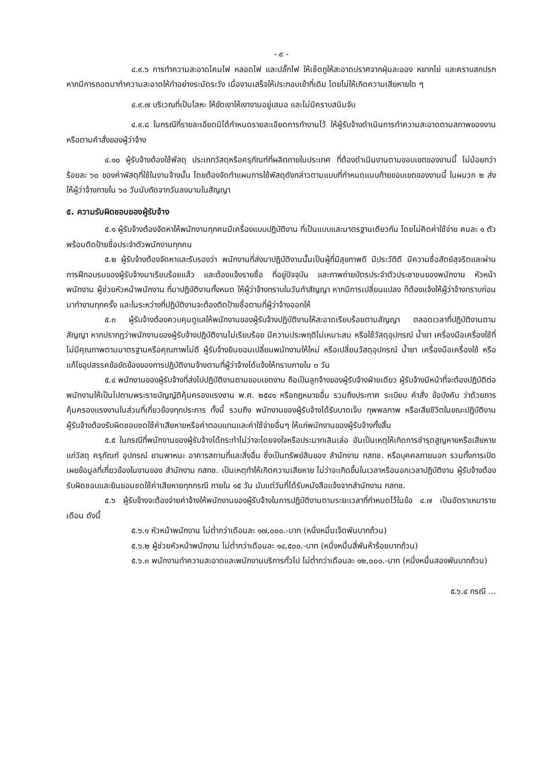- ๙ -
๔.๙.๖ การทำความสะอาดโคมไฟ หลอดไฟ และปลั๊กไฟ ให้เช็ดถูให้สะอาดปราศจากฝุ่นละออง หยากไย่ และคราบสกปรก หากมีการถอดมาทำความสะอาดให้ทำอย่างระมัดระวัง เมื่องานเสร็จให้ประกอบเข้าที่เดิม โดยไม่ให้เกิดความเสียหายใด ๆ
๔.๙.๗ บริเวณที่เป็นโลหะ ให้ขัดเงาให้เงางามอยู่เสมอ และไม่มีคราบสนิมจับ
๔.๙.๘ ในกรณีที่รายละเอียดมิได้กำหนดรายละเอียดการทำงานไว้ ให้ผู้รับจ้างดำเนินการทำความสะอาดตามสภาพของงาน หรือตามคำสั่งของผู้ว่าจ้าง
๔.๑๐ ผู้รับจ้างต้องใช้พัสดุ ประเภทวัสดุหรือครุภัณฑ์ที่ผลิตภายในประเทศ ที่ต้องดำเนินงานตามขอบเขตของงานนี้ ไม่น้อยกว่าร้อยละ ๖๐ ของค่าพัสดุที่ใช้ในงานจ้างนั้น โดยต้องจัดทำแผนการใช้พัสดุดังกล่าวตามแบบที่กำหนดแนบท้ายขอบเขตของงานนี้ ในผนวก ๒ ส่งให้ผู้ว่าจ้างภายใน ๖๐ วันนับถัดจากวันลงนามในสัญญา
๕. ความรับผิดชอบของผู้รับจ้าง
๕.๑ ผู้รับจ้างต้องจัดหาให้พนักงานทุกคนมีเครื่องแบบปฏิบัติงาน ที่เป็นแบบและมาตรฐานเดียวกัน โดยไม่คิดค่าใช้จ่าย คนละ ๑ ตัว พร้อมติดป้ายชื่อประจำตัวพนักงานทุกคน
๕.๒ ผู้รับจ้างต้องจัดหาและรับรองว่า พนักงานที่ส่งมาปฏิบัติงานนั้นเป็นผู้ที่มีสุขภาพดี มีประวัติดี มีความซื่อสัตย์สุจริตและผ่านการฝึกอบรมของผู้รับจ้างมาเรียบร้อยแล้ว และต้องแจ้งรายชื่อ ที่อยู่ปัจจุบัน และภาพถ่ายบัตรประจำตัวประชาชนของพนักงาน หัวหน้าพนักงาน ผู้ช่วยหัวหน้าพนักงาน ที่มาปฏิบัติงานทั้งหมด ให้ผู้ว่าจ้างทราบในวันทำสัญญา หากมีการเปลี่ยนแปลง ก็ต้องแจ้งให้ผู้ว่าจ้างทราบก่อน มาทำงานทุกครั้ง และในระหว่างที่ปฏิบัติงานจะต้องติดป้ายชื่อตามที่ผู้ว่าจ้างออกให้
๕.๓ ผู้รับจ้างต้องควบคุมดูแลให้พนักงานของผู้รับจ้างปฏิบัติงานให้สะอาดเรียบร้อยตามสัญญา ตลอดเวลาที่ปฏิบัติงานตามสัญญา หากปรากฏว่าพนักงานของผู้รับจ้างปฏิบัติงานไม่เรียบร้อย มีความประพฤติไม่เหมาะสม หรือใช้วัสดุอุปกรณ์ น้ำยา เครื่องมือเครื่องใช้ที่ไม่มีคุณภาพตามมาตรฐานหรือคุณภาพไม่ดี ผู้รับจ้างยินยอมเปลี่ยนพนักงานให้ใหม่ หรือเปลี่ยนวัสดุอุปกรณ์ น้ำยา เครื่องมือเครื่องใช้ หรือแก้ไขอุปสรรคข้อขัดข้องของการปฏิบัติงานจ้างตามที่ผู้ว่าจ้างได้แจ้งให้ทราบภายใน ๓ วัน
๕.๔ พนักงานของผู้รับจ้างที่ส่งไปปฏิบัติงานตามขอบเขตงาน ถือเป็นลูกจ้างของผู้รับจ้างฝ่ายเดียว ผู้รับจ้างมีหน้าที่จะต้องปฏิบัติต่อพนักงานให้เป็นไปตามพระราชบัญญัติคุ้มครองแรงงาน พ.ศ. ๒๕๔๑ หรือกฎหมายอื่น รวมถึงประกาศ ระเบียบ คำสั่ง ข้อบังคับ ว่าด้วยการคุ้มครองแรงงานในส่วนที่เกี่ยวข้องทุกประการ ทั้งนี้ รวมถึง พนักงานของผู้รับจ้างได้รับบาดเจ็บ ทุพพลภาพ หรือเสียชีวิตในขณะปฏิบัติงาน ผู้รับจ้างต้องรับผิดชอบชดใช้ค่าเสียหายหรือค่าตอบแทนและค่าใช้จ่ายอื่นๆ ให้แก่พนักงานของผู้รับจ้างทั้งสิ้น
๕.๕ ในกรณีที่พนักงานของผู้รับจ้างได้กระทำไม่ว่าจะโดยจงใจหรือประมาทเลินเล่อ อันเป็นเหตุให้เกิดการชำรุดสูญหายหรือเสียหายแก่วัสดุ ครุภัณฑ์ อุปกรณ์ ยานพาหนะ อาคารสถานที่และสิ่งอื่น ซึ่งเป็นทรัพย์สินของ สำนักงาน กสทช. หรือบุคคลภายนอก รวมทั้งการเปิดเผยข้อมูลที่เกี่ยวข้องในงานของ สำนักงาน กสทช. เป็นเหตุทำให้เกิดความเสียหาย ไม่ว่าจะเกิดขึ้นในเวลาหรือนอกเวลาปฏิบัติงาน ผู้รับจ้างต้องรับผิดชอบและยินยอมชดใช้ค่าเสียหายทุกกรณี ภายใน ๑๕ วัน นับแต่วันที่ได้รับหนังสือแจ้งจากสำนักงาน กสทช.
๕.๖ ผู้รับจ้างจะต้องจ่ายค่าจ้างให้พนักงานของผู้รับจ้างในการปฏิบัติงานตามระยะเวลาที่กำหนดไว้ในข้อ ๔.๗ เป็นอัตราเหมารายเดือน ดังนี้
๕.๖.๑ หัวหน้าพนักงาน ไม่ต่ำกว่าเดือนละ ๑๗,๐๐๐.-บาท (หนึ่งหมื่นเจ็ดพันบาทถ้วน)
๕.๖.๒ ผู้ช่วยหัวหน้าพนักงาน ไม่ต่ำกว่าเดือนละ ๑๔,๕๐๐.-บาท (หนึ่งหมื่นสี่พันห้าร้อยบาทถ้วน)
๕.๖.๓ พนักงานทำความสะอาดและพนักงานบริการทั่วไป ไม่ต่ำกว่าเดือนละ ๑๒,๐๐๐.-บาท (หนึ่งหมื่นสองพันบาทถ้วน)
๕.๖.๔ กรณี ...